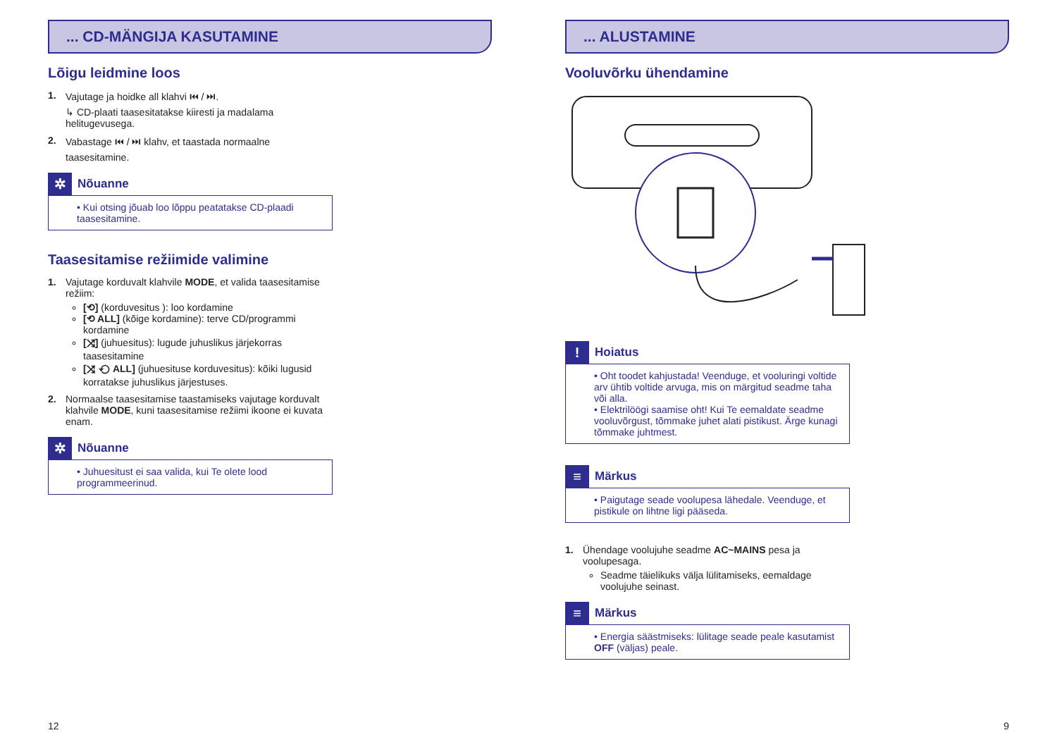... CD-MÄNGIJA KASUTAMINE
Lõigu leidmine loos
1. Vajutage ja hoidke all klahvi ⏮ / ⏭.
↳ CD-plaati taasesitatakse kiiresti ja madalama helitugevusega.
2. Vabastage ⏮ / ⏭ klahv, et taastada normaalne taasesitamine.
✲
Nõuanne
• Kui otsing jõuab loo lõppu peatatakse CD-plaadi taasesitamine.
Taasesitamise režiimide valimine
1. Vajutage korduvalt klahvile MODE, et valida taasesitamise režiim:
[⟲] (korduvesitus ): loo kordamine
[⟲ ALL] (kõige kordamine): terve CD/programmi kordamine
[⤨] (juhuesitus): lugude juhuslikus järjekorras taasesitamine
[⤨ ⟲ ALL] (juhuesituse korduvesitus): kõiki lugusid korratakse juhuslikus järjestuses.
2. Normaalse taasesitamise taastamiseks vajutage korduvalt klahvile MODE, kuni taasesitamise režiimi ikoone ei kuvata enam.
✲
Nõuanne
• Juhuesitust ei saa valida, kui Te olete lood programmeerinud.
12
... ALUSTAMINE
Vooluvõrku ühendamine
!
Hoiatus
• Oht toodet kahjustada! Veenduge, et vooluringi voltide arv ühtib voltide arvuga, mis on märgitud seadme taha või alla.
• Elektrilöögi saamise oht! Kui Te eemaldate seadme vooluvõrgust, tõmmake juhet alati pistikust. Ärge kunagi tõmmake juhtmest.
≡
Märkus
• Paigutage seade voolupesa lähedale. Veenduge, et pistikule on lihtne ligi pääseda.
1. Ühendage voolujuhe seadme AC~MAINS pesa ja voolupesaga.
Seadme täielikuks välja lülitamiseks, eemaldage voolujuhe seinast.
≡
Märkus
• Energia säästmiseks: lülitage seade peale kasutamist OFF (väljas) peale.
9